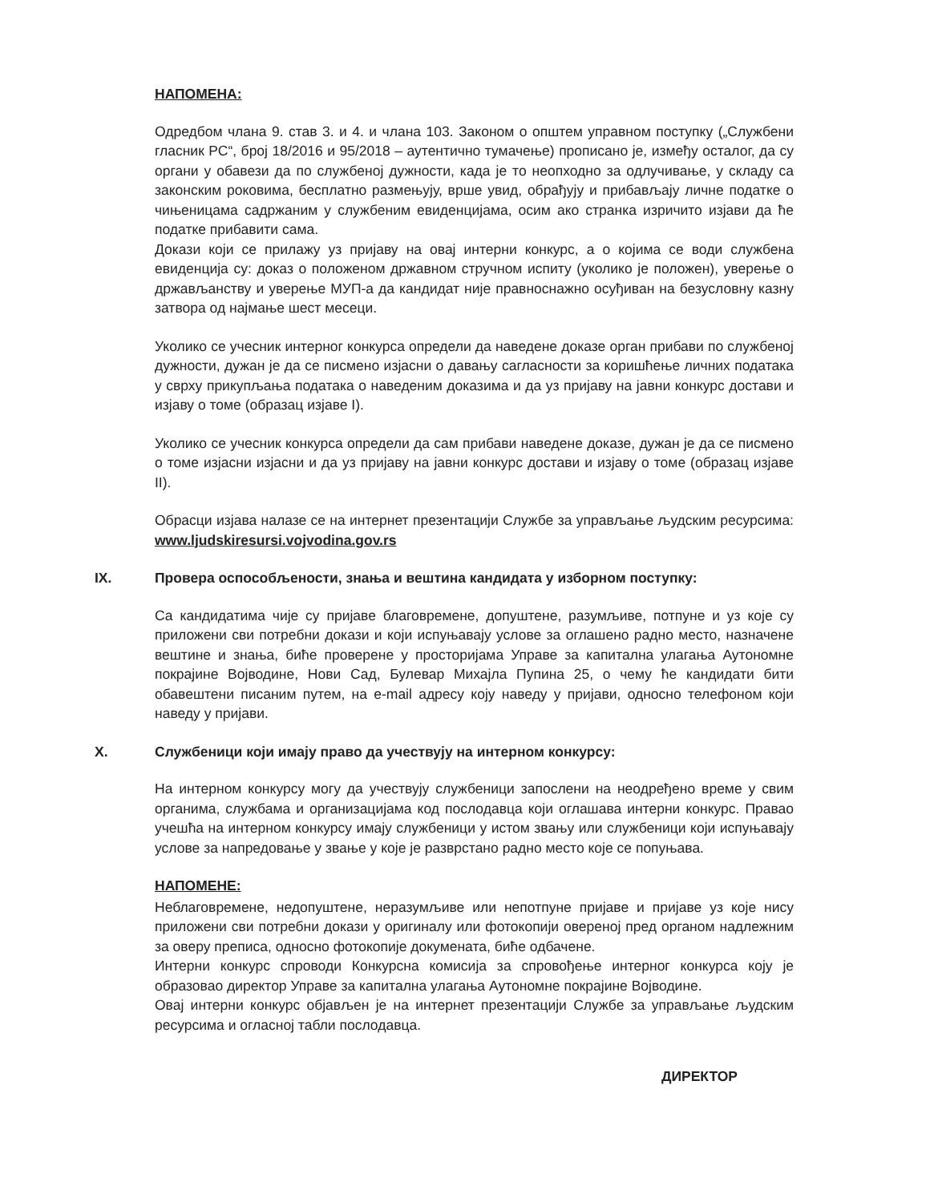НАПОМЕНА:
Одредбом члана 9. став 3. и 4. и члана 103. Законом о општем управном поступку („Службени гласник РС“, број 18/2016 и 95/2018 – аутентично тумачење) прописано је, између осталог, да су органи у обавези да по службеној дужности, када је то неопходно за одлучивање, у складу са законским роковима, бесплатно размењују, врше увид, обрађују и прибављају личне податке о чињеницама садржаним у службеним евиденцијама, осим ако странка изричито изјави да ће податке прибавити сама.
Докази који се прилажу уз пријаву на овај интерни конкурс, а о којима се води службена евиденција су: доказ о положеном државном стручном испиту (уколико је положен), уверење о држављанству и уверење МУП-а да кандидат није правноснажно осуђиван на безусловну казну затвора од најмање шест месеци.
Уколико се учесник интерног конкурса определи да наведене доказе орган прибави по службеној дужности, дужан је да се писмено изјасни о давању сагласности за коришћење личних података у сврху прикупљања података о наведеним доказима и да уз пријаву на јавни конкурс достави и изјаву о томе (образац изјаве I).
Уколико се учесник конкурса определи да сам прибави наведене доказе, дужан је да се писмено о томе изјасни изјасни и да уз пријаву на јавни конкурс достави и изјаву о томе (образац изјаве II).
Обрасци изјава налазе се на интернет презентацији Службе за управљање људским ресурсима: www.ljudskiresursi.vojvodina.gov.rs
IX. Провера оспособљености, знања и вештина кандидата у изборном поступку:
Са кандидатима чије су пријаве благовремене, допуштене, разумљиве, потпуне и уз које су приложени сви потребни докази и који испуњавају услове за оглашено радно место, назначене вештине и знања, биће проверене у просторијама Управе за капитална улагања Аутономне покрајине Војводине, Нови Сад, Булевар Михајла Пупина 25, о чему ће кандидати бити обавештени писаним путем, на e-mail адресу коју наведу у пријави, односно телефоном који наведу у пријави.
X. Службеници који имају право да учествују на интерном конкурсу:
На интерном конкурсу могу да учествују службеници запослени на неодређено време у свим органима, службама и организацијама код послодавца који оглашава интерни конкурс. Правао учешћа на интерном конкурсу имају службеници у истом звању или службеници који испуњавају услове за напредовање у звање у које је разврстано радно место које се попуњава.
НАПОМЕНЕ:
Неблаговремене, недопуштене, неразумљиве или непотпуне пријаве и пријаве уз које нису приложени сви потребни докази у оригиналу или фотокопији овереној пред органом надлежним за оверу преписа, односно фотокопије докумената, биће одбачене.
Интерни конкурс спроводи Конкурсна комисија за спровођење интерног конкурса коју је образовао директор Управе за капитална улагања Аутономне покрајине Војводине.
Овај интерни конкурс објављен је на интернет презентацији Службе за управљање људским ресурсима и огласној табли послодавца.
ДИРЕКТОР